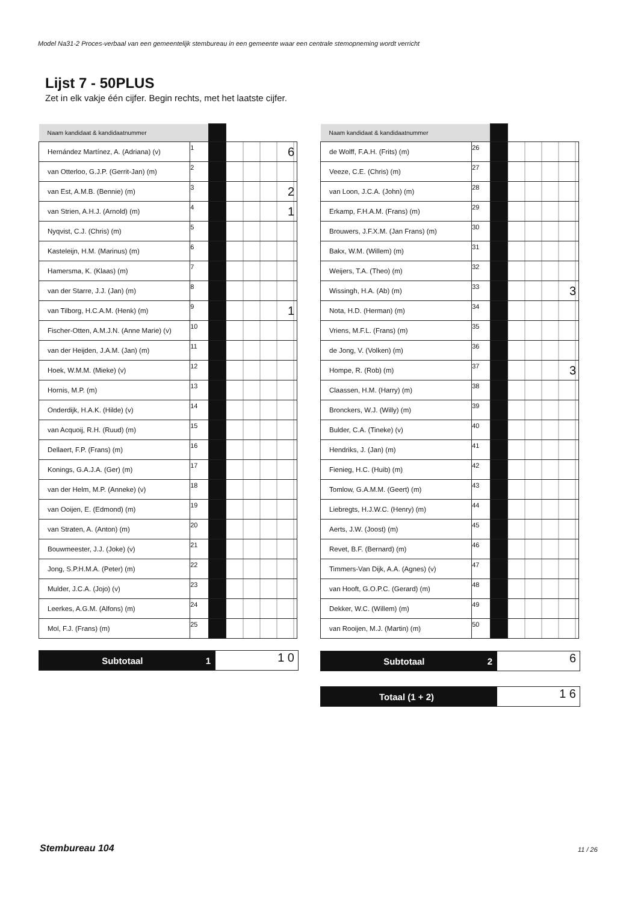Model Na31-2 Proces-verbaal van een gemeentelijk stembureau in een gemeente waar een centrale stemopneming wordt verricht
Lijst 7 - 50PLUS
Zet in elk vakje één cijfer. Begin rechts, met het laatste cijfer.
| Naam kandidaat & kandidaatnummer | | | |
| Hernández Martínez, A. (Adriana) (v) | 1 | | 6 |
| van Otterloo, G.J.P. (Gerrit-Jan) (m) | 2 | | |
| van Est, A.M.B. (Bennie) (m) | 3 | | 2 |
| van Strien, A.H.J. (Arnold) (m) | 4 | | 1 |
| Nyqvist, C.J. (Chris) (m) | 5 | | |
| Kasteleijn, H.M. (Marinus) (m) | 6 | | |
| Hamersma, K. (Klaas) (m) | 7 | | |
| van der Starre, J.J. (Jan) (m) | 8 | | |
| van Tilborg, H.C.A.M. (Henk) (m) | 9 | | 1 |
| Fischer-Otten, A.M.J.N. (Anne Marie) (v) | 10 | | |
| van der Heijden, J.A.M. (Jan) (m) | 11 | | |
| Hoek, W.M.M. (Mieke) (v) | 12 | | |
| Hornis, M.P. (m) | 13 | | |
| Onderdijk, H.A.K. (Hilde) (v) | 14 | | |
| van Acquoij, R.H. (Ruud) (m) | 15 | | |
| Dellaert, F.P. (Frans) (m) | 16 | | |
| Konings, G.A.J.A. (Ger) (m) | 17 | | |
| van der Helm, M.P. (Anneke) (v) | 18 | | |
| van Ooijen, E. (Edmond) (m) | 19 | | |
| van Straten, A. (Anton) (m) | 20 | | |
| Bouwmeester, J.J. (Joke) (v) | 21 | | |
| Jong, S.P.H.M.A. (Peter) (m) | 22 | | |
| Mulder, J.C.A. (Jojo) (v) | 23 | | |
| Leerkes, A.G.M. (Alfons) (m) | 24 | | |
| Mol, F.J. (Frans) (m) | 25 | | |
| Naam kandidaat & kandidaatnummer | | | |
| de Wolff, F.A.H. (Frits) (m) | 26 | | |
| Veeze, C.E. (Chris) (m) | 27 | | |
| van Loon, J.C.A. (John) (m) | 28 | | |
| Erkamp, F.H.A.M. (Frans) (m) | 29 | | |
| Brouwers, J.F.X.M. (Jan Frans) (m) | 30 | | |
| Bakx, W.M. (Willem) (m) | 31 | | |
| Weijers, T.A. (Theo) (m) | 32 | | |
| Wissingh, H.A. (Ab) (m) | 33 | | 3 |
| Nota, H.D. (Herman) (m) | 34 | | |
| Vriens, M.F.L. (Frans) (m) | 35 | | |
| de Jong, V. (Volken) (m) | 36 | | |
| Hompe, R. (Rob) (m) | 37 | | 3 |
| Claassen, H.M. (Harry) (m) | 38 | | |
| Bronckers, W.J. (Willy) (m) | 39 | | |
| Bulder, C.A. (Tineke) (v) | 40 | | |
| Hendriks, J. (Jan) (m) | 41 | | |
| Fienieg, H.C. (Huib) (m) | 42 | | |
| Tomlow, G.A.M.M. (Geert) (m) | 43 | | |
| Liebregts, H.J.W.C. (Henry) (m) | 44 | | |
| Aerts, J.W. (Joost) (m) | 45 | | |
| Revet, B.F. (Bernard) (m) | 46 | | |
| Timmers-Van Dijk, A.A. (Agnes) (v) | 47 | | |
| van Hooft, G.O.P.C. (Gerard) (m) | 48 | | |
| Dekker, W.C. (Willem) (m) | 49 | | |
| van Rooijen, M.J. (Martin) (m) | 50 | | |
Subtotaal 1
1 0
Subtotaal 2
6
Totaal (1 + 2)
1 6
Stembureau 104 11 / 26